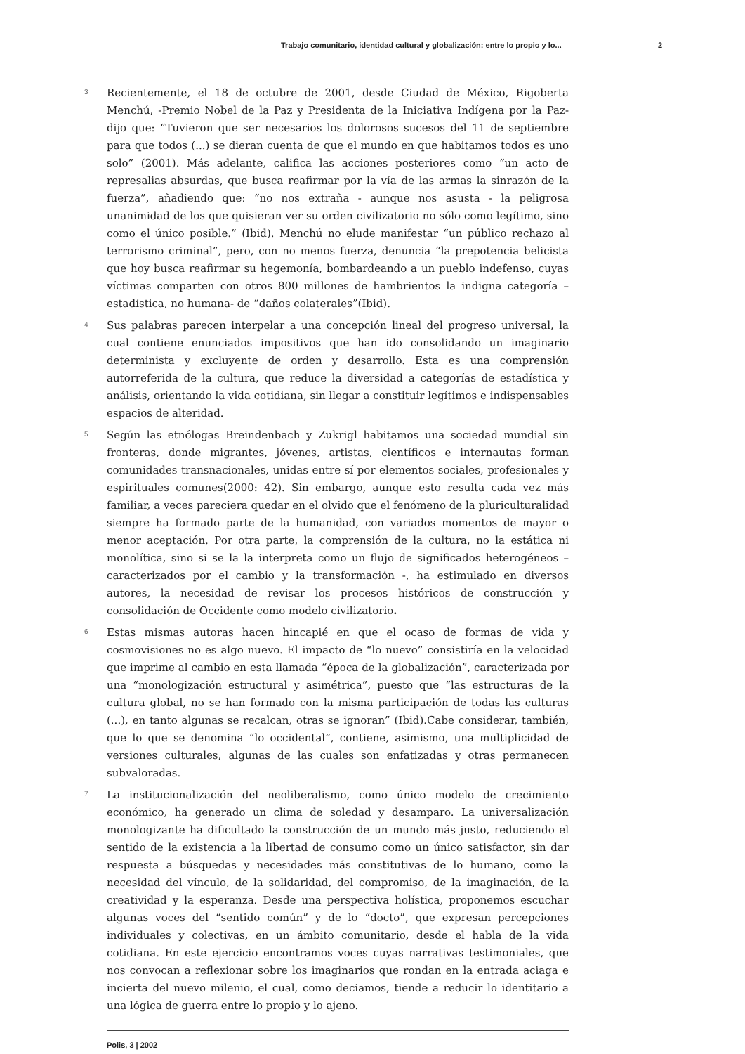Trabajo comunitario, identidad cultural y globalización: entre lo propio y lo... 2
3
Recientemente, el 18 de octubre de 2001, desde Ciudad de México, Rigoberta Menchú, -Premio Nobel de la Paz y Presidenta de la Iniciativa Indígena por la Paz- dijo que: “Tuvieron que ser necesarios los dolorosos sucesos del 11 de septiembre para que todos (...) se dieran cuenta de que el mundo en que habitamos todos es uno solo” (2001). Más adelante, califica las acciones posteriores como “un acto de represalias absurdas, que busca reafirmar por la vía de las armas la sinrazón de la fuerza”, añadiendo que: “no nos extraña - aunque nos asusta - la peligrosa unanimidad de los que quisieran ver su orden civilizatorio no sólo como legítimo, sino como el único posible.” (Ibid). Menchú no elude manifestar “un público rechazo al terrorismo criminal”, pero, con no menos fuerza, denuncia “la prepotencia belicista que hoy busca reafirmar su hegemonía, bombardeando a un pueblo indefenso, cuyas víctimas comparten con otros 800 millones de hambrientos la indigna categoría – estadística, no humana- de “daños colaterales”(Ibid).
4
Sus palabras parecen interpelar a una concepción lineal del progreso universal, la cual contiene enunciados impositivos que han ido consolidando un imaginario determinista y excluyente de orden y desarrollo. Esta es una comprensión autorreferida de la cultura, que reduce la diversidad a categorías de estadística y análisis, orientando la vida cotidiana, sin llegar a constituir legítimos e indispensables espacios de alteridad.
5
Según las etnólogas Breindenbach y Zukrigl habitamos una sociedad mundial sin fronteras, donde migrantes, jóvenes, artistas, científicos e internautas forman comunidades transnacionales, unidas entre sí por elementos sociales, profesionales y espirituales comunes(2000: 42). Sin embargo, aunque esto resulta cada vez más familiar, a veces pareciera quedar en el olvido que el fenómeno de la pluriculturalidad siempre ha formado parte de la humanidad, con variados momentos de mayor o menor aceptación. Por otra parte, la comprensión de la cultura, no la estática ni monolítica, sino si se la la interpreta como un flujo de significados heterogéneos – caracterizados por el cambio y la transformación -, ha estimulado en diversos autores, la necesidad de revisar los procesos históricos de construcción y consolidación de Occidente como modelo civilizatorio.
6
Estas mismas autoras hacen hincapié en que el ocaso de formas de vida y cosmovisiones no es algo nuevo. El impacto de “lo nuevo” consistiría en la velocidad que imprime al cambio en esta llamada “época de la globalización”, caracterizada por una “monologización estructural y asimétrica”, puesto que “las estructuras de la cultura global, no se han formado con la misma participación de todas las culturas (...), en tanto algunas se recalcan, otras se ignoran” (Ibid).Cabe considerar, también, que lo que se denomina “lo occidental”, contiene, asimismo, una multiplicidad de versiones culturales, algunas de las cuales son enfatizadas y otras permanecen subvaloradas.
7
La institucionalización del neoliberalismo, como único modelo de crecimiento económico, ha generado un clima de soledad y desamparo. La universalización monologizante ha dificultado la construcción de un mundo más justo, reduciendo el sentido de la existencia a la libertad de consumo como un único satisfactor, sin dar respuesta a búsquedas y necesidades más constitutivas de lo humano, como la necesidad del vínculo, de la solidaridad, del compromiso, de la imaginación, de la creatividad y la esperanza. Desde una perspectiva holística, proponemos escuchar algunas voces del “sentido común” y de lo “docto”, que expresan percepciones individuales y colectivas, en un ámbito comunitario, desde el habla de la vida cotidiana. En este ejercicio encontramos voces cuyas narrativas testimoniales, que nos convocan a reflexionar sobre los imaginarios que rondan en la entrada aciaga e incierta del nuevo milenio, el cual, como deciamos, tiende a reducir lo identitario a una lógica de guerra entre lo propio y lo ajeno.
Polis, 3 | 2002